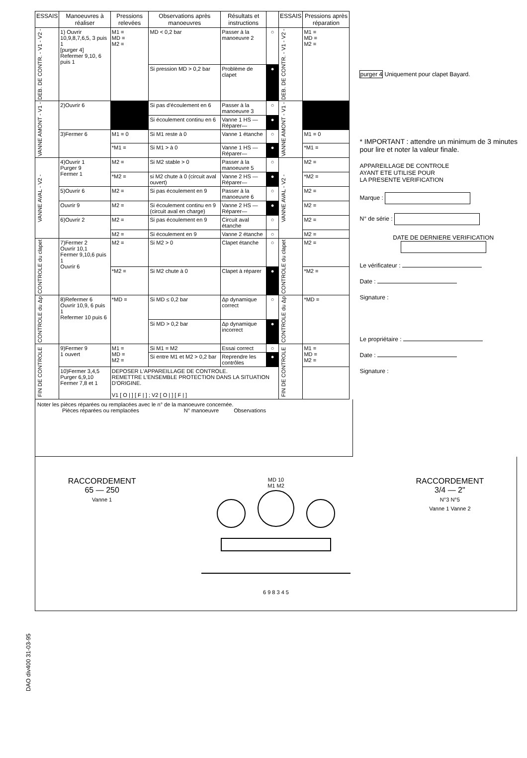| ESSAIS | Manoeuvres à réaliser | Pressions relevées | Observations après manoeuvres | Résultats et instructions | | ESSAIS | Pressions après réparation |
| --- | --- | --- | --- | --- | --- | --- | --- |
| DEB. DE CONTR. - V1 - V2 - | 1) Ouvrir 10,9,8,7,6,5, 3 puis 1 [purger 4] Refermer 9,10, 6 puis 1 | M1 = MD = M2 = | MD < 0,2 bar | Passer à la manoeuvre 2 | ○ | DEB. DE CONTR. - V1 - V2 - | M1 = MD = M2 = |
| | | | Si pression MD > 0,2 bar | Problème de clapet | ● | | |
| VANNE AMONT - V1 - | 2)Ouvrir 6 | | Si pas d'écoulement en 6 | Passer à la manoeuvre 3 | ○ | VANNE AMONT - V1 - | |
| | | | Si écoulement continu en 6 | Vanne 1 HS —Réparer— | ● | | |
| | 3)Fermer 6 | M1 = 0 | Si M1 reste à 0 | Vanne 1 étanche | ○ | | M1 = 0 |
| | | *M1 = | Si M1 > à 0 | Vanne 1 HS —Réparer— | ● | | *M1 = |
| VANNE AVAL - V2 - | 4)Ouvrir 1 Purger 9 Fermer 1 | M2 = | Si M2 stable > 0 | Passer à la manoeuvre 5 | ○ | VANNE AVAL - V2 - | M2 = |
| | | *M2 = | si M2 chute à 0 (circuit aval ouvert) | Vanne 2 HS —Réparer— | ● | | *M2 = |
| | 5)Ouvrir 6 | M2 = | Si pas écoulement en 9 | Passer à la manoeuvre 6 | ○ | | M2 = |
| | Ouvrir 9 | M2 = | Si écoulement continu en 9 (circuit aval en charge) | Vanne 2 HS —Réparer— | ● | | M2 = |
| | 6)Ouvrir 2 | M2 = | Si pas écoulement en 9 | Circuit aval étanche | ○ | | M2 = |
| | | M2 = | Si écoulement en 9 | Vanne 2 étanche | ○ | | M2 = |
| CONTROLE du clapet | 7)Fermer 2 Ouvrir 10,1 Fermer 9,10,6 puis 1 Ouvrir 6 | M2 = | Si M2 > 0 | Clapet étanche | ○ | CONTROLE du clapet | M2 = |
| | | *M2 = | Si M2 chute à 0 | Clapet à réparer | ● | | *M2 = |
| CONTROLE du Δp | 8)Refermer 6 Ouvrir 10,9, 6 puis 1 Refermer 10 puis 6 | *MD = | Si MD ≤ 0,2 bar | Δp dynamique correct | ○ | CONTROLE du Δp | *MD = |
| | | | Si MD > 0,2 bar | Δp dynamique incorrect | ● | | |
| FIN DE CONTROLE | 9)Fermer 9 1 ouvert | M1 = MD = M2 = | Si M1 = M2 | Essai correct | ○ | FIN DE CONTROLE | M1 = MD = M2 = |
| | | | Si entre M1 et M2 > 0,2 bar | Reprendre les contrôles | ● | | |
| | 10)Fermer 3,4,5 Purger 6,9,10 Fermer 7,8 et 1 | DEPOSER L'APPAREILLAGE DE CONTROLE. REMETTRE L'ENSEMBLE PROTECTION DANS LA SITUATION D'ORIGINE. V1 [ O / ] [ F / ] ; V2 [ O / ] [ F / ] | | | | | |
purger 4 Uniquement pour clapet Bayard.
* IMPORTANT : attendre un minimum de 3 minutes pour lire et noter la valeur finale.
APPAREILLAGE DE CONTROLE
AYANT ETE UTILISE POUR
LA PRESENTE VERIFICATION
Marque :
N° de série :
DATE DE DERNIERE VERIFICATION
Le vérificateur :
Date :
Signature :
Le propriétaire :
Date :
Signature :
Noter les pièces réparées ou remplacées avec le n° de la manoeuvre concernée.
Pièces réparées ou remplacées N° manoeuvre Observations
RACCORDEMENT
65 — 250
Vanne 1
MD 10
M1 M2
6 9 8 3 4 5
RACCORDEMENT
3/4 — 2"
N°3 N°5
Vanne 1 Vanne 2
DAO div400 31-03-95